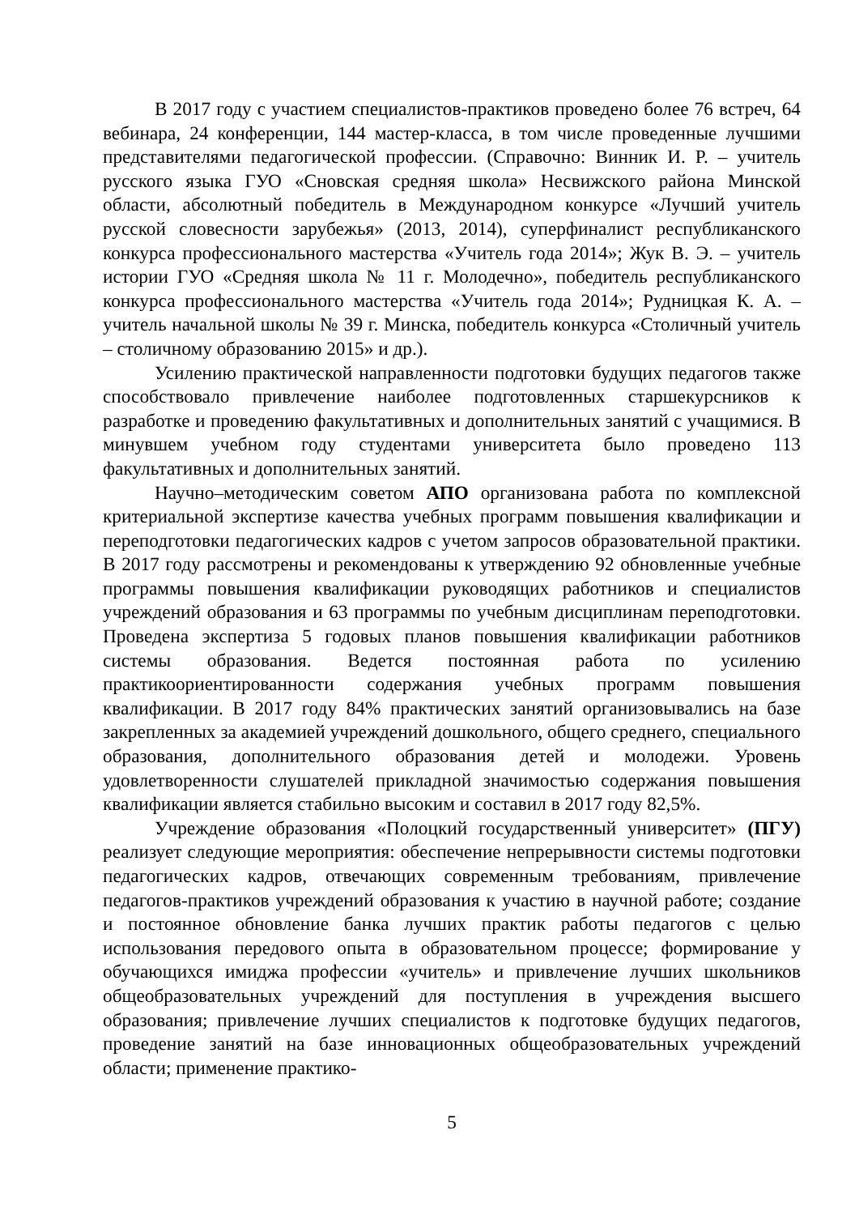В 2017 году с участием специалистов-практиков проведено более 76 встреч, 64 вебинара, 24 конференции, 144 мастер-класса, в том числе проведенные лучшими представителями педагогической профессии. (Справочно: Винник И. Р. – учитель русского языка ГУО «Сновская средняя школа» Несвижского района Минской области, абсолютный победитель в Международном конкурсе «Лучший учитель русской словесности зарубежья» (2013, 2014), суперфиналист республиканского конкурса профессионального мастерства «Учитель года 2014»; Жук В. Э. – учитель истории ГУО «Средняя школа № 11 г. Молодечно», победитель республиканского конкурса профессионального мастерства «Учитель года 2014»; Рудницкая К. А. – учитель начальной школы № 39 г. Минска, победитель конкурса «Столичный учитель – столичному образованию 2015» и др.).
Усилению практической направленности подготовки будущих педагогов также способствовало привлечение наиболее подготовленных старшекурсников к разработке и проведению факультативных и дополнительных занятий с учащимися. В минувшем учебном году студентами университета было проведено 113 факультативных и дополнительных занятий.
Научно–методическим советом АПО организована работа по комплексной критериальной экспертизе качества учебных программ повышения квалификации и переподготовки педагогических кадров с учетом запросов образовательной практики. В 2017 году рассмотрены и рекомендованы к утверждению 92 обновленные учебные программы повышения квалификации руководящих работников и специалистов учреждений образования и 63 программы по учебным дисциплинам переподготовки. Проведена экспертиза 5 годовых планов повышения квалификации работников системы образования. Ведется постоянная работа по усилению практикоориентированности содержания учебных программ повышения квалификации. В 2017 году 84% практических занятий организовывались на базе закрепленных за академией учреждений дошкольного, общего среднего, специального образования, дополнительного образования детей и молодежи. Уровень удовлетворенности слушателей прикладной значимостью содержания повышения квалификации является стабильно высоким и составил в 2017 году 82,5%.
Учреждение образования «Полоцкий государственный университет» (ПГУ) реализует следующие мероприятия: обеспечение непрерывности системы подготовки педагогических кадров, отвечающих современным требованиям, привлечение педагогов-практиков учреждений образования к участию в научной работе; создание и постоянное обновление банка лучших практик работы педагогов с целью использования передового опыта в образовательном процессе; формирование у обучающихся имиджа профессии «учитель» и привлечение лучших школьников общеобразовательных учреждений для поступления в учреждения высшего образования; привлечение лучших специалистов к подготовке будущих педагогов, проведение занятий на базе инновационных общеобразовательных учреждений области; применение практико-
5